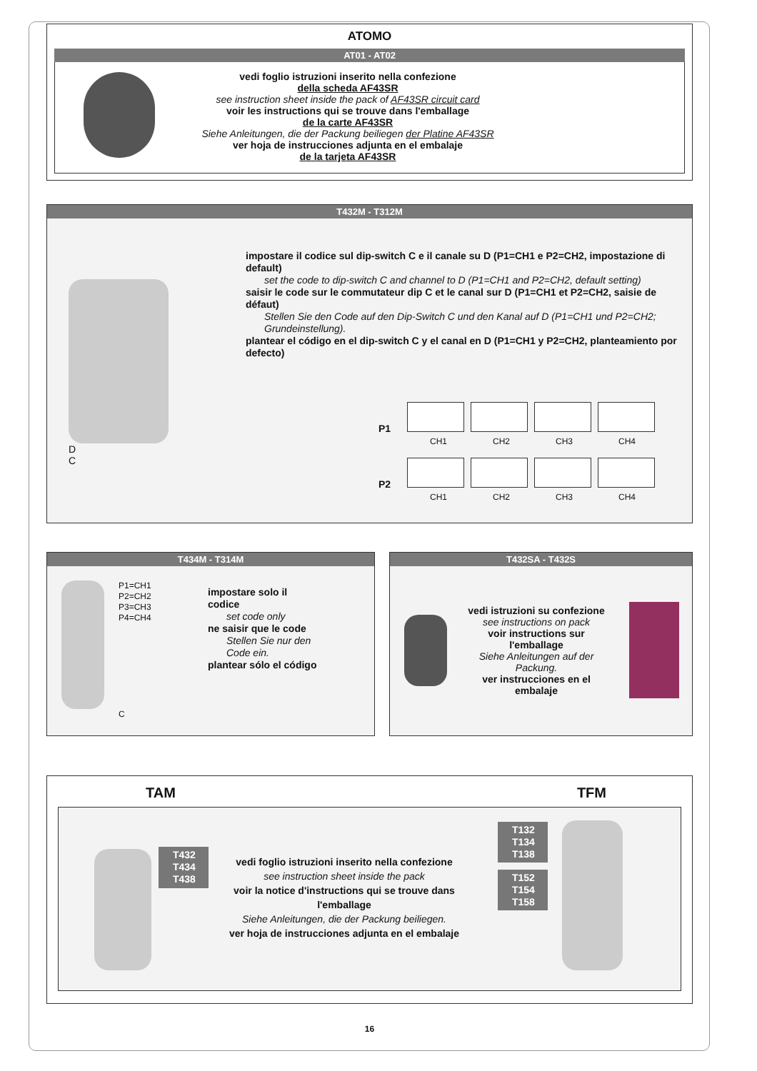ATOMO
AT01 - AT02
vedi foglio istruzioni inserito nella confezione
della scheda AF43SR
see instruction sheet inside the pack of AF43SR circuit card
voir les instructions qui se trouve dans l'emballage
de la carte AF43SR
Siehe Anleitungen, die der Packung beiliegen der Platine AF43SR
ver hoja de instrucciones adjunta en el embalaje
de la tarjeta AF43SR
T432M - T312M
D
C
impostare il codice sul dip-switch C e il canale su D (P1=CH1 e P2=CH2, impostazione di default)
set the code to dip-switch C and channel to D (P1=CH1 and P2=CH2, default setting)
saisir le code sur le commutateur dip C et le canal sur D (P1=CH1 et P2=CH2, saisie de défaut)
Stellen Sie den Code auf den Dip-Switch C und den Kanal auf D (P1=CH1 und P2=CH2; Grundeinstellung).
plantear el código en el dip-switch C y el canal en D (P1=CH1 y P2=CH2, planteamiento por defecto)
P1
CH1 CH2 CH3 CH4
P2
CH1 CH2 CH3 CH4
T434M - T314M
P1=CH1
P2=CH2
P3=CH3
P4=CH4
C
impostare solo il
codice
set code only
ne saisir que le code
Stellen Sie nur den
Code ein.
plantear sólo el código
T432SA - T432S
vedi istruzioni su confezione
see instructions on pack
voir instructions sur l'emballage
Siehe Anleitungen auf der Packung.
ver instrucciones en el embalaje
TAM TFM
T432
T434
T438
vedi foglio istruzioni inserito nella confezione
see instruction sheet inside the pack
voir la notice d'instructions qui se trouve dans l'emballage
Siehe Anleitungen, die der Packung beiliegen.
ver hoja de instrucciones adjunta en el embalaje
T132
T134
T138
T152
T154
T158
16